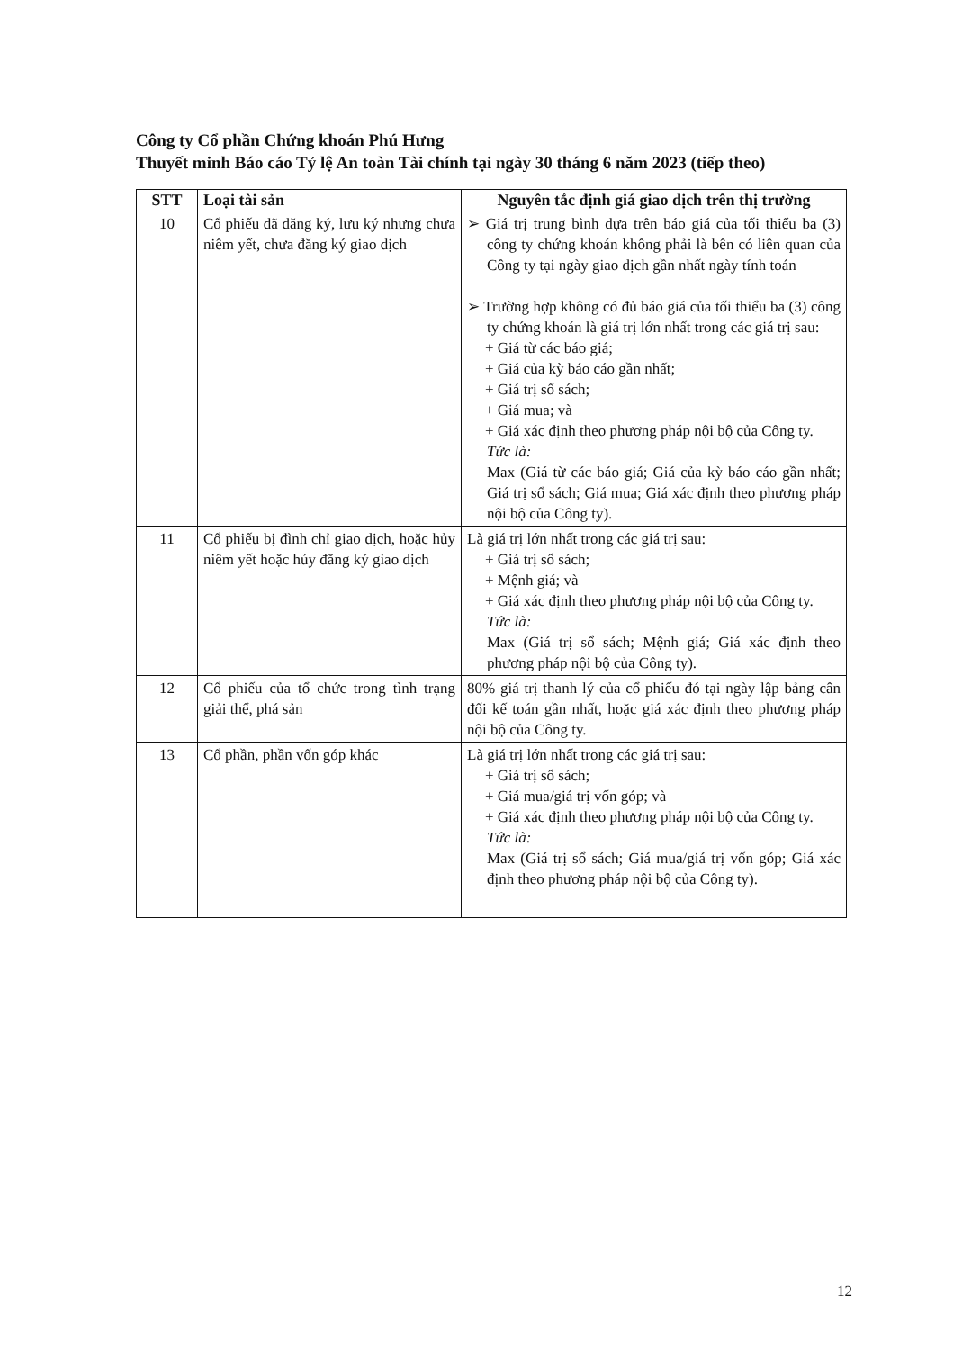Công ty Cổ phần Chứng khoán Phú Hưng
Thuyết minh Báo cáo Tỷ lệ An toàn Tài chính tại ngày 30 tháng 6 năm 2023 (tiếp theo)
| STT | Loại tài sản | Nguyên tắc định giá giao dịch trên thị trường |
| --- | --- | --- |
| 10 | Cổ phiếu đã đăng ký, lưu ký nhưng chưa niêm yết, chưa đăng ký giao dịch | ➢ Giá trị trung bình dựa trên báo giá của tối thiểu ba (3) công ty chứng khoán không phải là bên có liên quan của Công ty tại ngày giao dịch gần nhất ngày tính toán ➢ Trường hợp không có đủ báo giá của tối thiểu ba (3) công ty chứng khoán là giá trị lớn nhất trong các giá trị sau: + Giá từ các báo giá; + Giá của kỳ báo cáo gần nhất; + Giá trị sổ sách; + Giá mua; và + Giá xác định theo phương pháp nội bộ của Công ty. Tức là: Max (Giá từ các báo giá; Giá của kỳ báo cáo gần nhất; Giá trị sổ sách; Giá mua; Giá xác định theo phương pháp nội bộ của Công ty). |
| 11 | Cổ phiếu bị đình chỉ giao dịch, hoặc hủy niêm yết hoặc hủy đăng ký giao dịch | Là giá trị lớn nhất trong các giá trị sau: + Giá trị sổ sách; + Mệnh giá; và + Giá xác định theo phương pháp nội bộ của Công ty. Tức là: Max (Giá trị sổ sách; Mệnh giá; Giá xác định theo phương pháp nội bộ của Công ty). |
| 12 | Cổ phiếu của tổ chức trong tình trạng giải thể, phá sản | 80% giá trị thanh lý của cổ phiếu đó tại ngày lập bảng cân đối kế toán gần nhất, hoặc giá xác định theo phương pháp nội bộ của Công ty. |
| 13 | Cổ phần, phần vốn góp khác | Là giá trị lớn nhất trong các giá trị sau: + Giá trị sổ sách; + Giá mua/giá trị vốn góp; và + Giá xác định theo phương pháp nội bộ của Công ty. Tức là: Max (Giá trị sổ sách; Giá mua/giá trị vốn góp; Giá xác định theo phương pháp nội bộ của Công ty). |
12